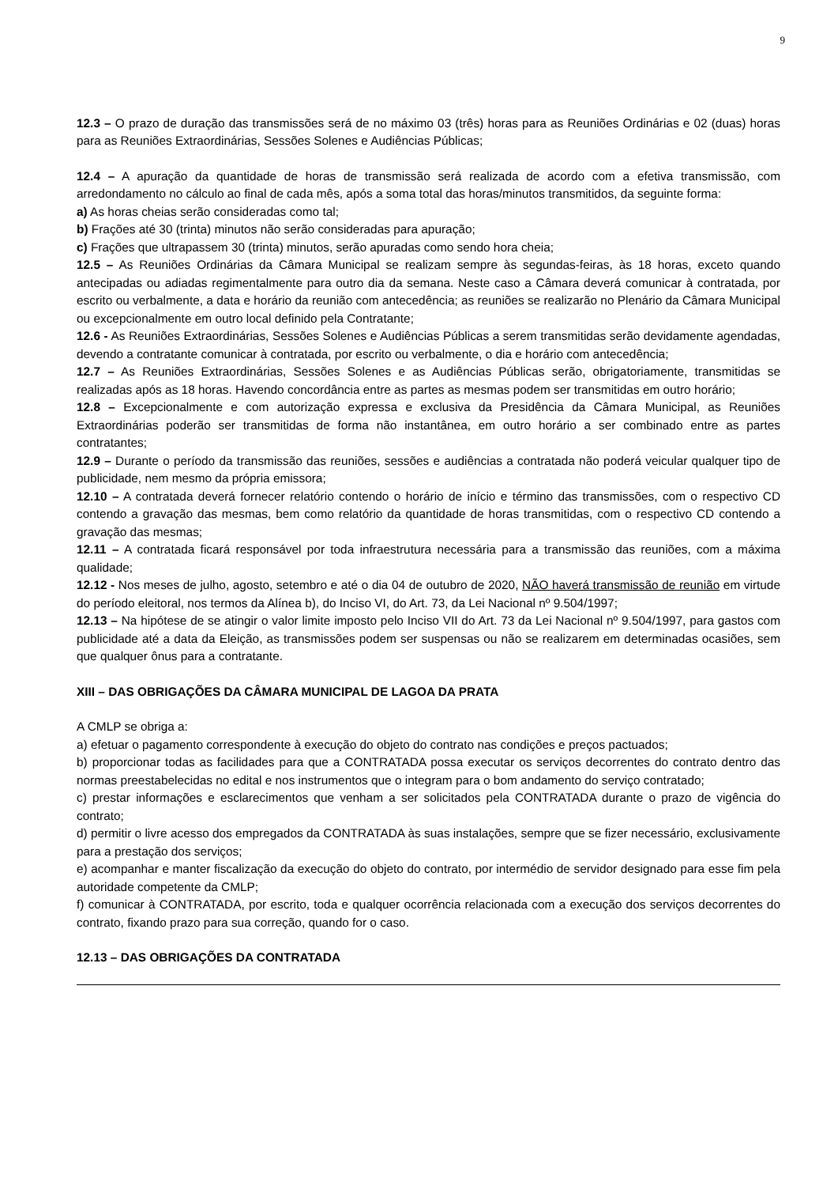9
12.3 – O prazo de duração das transmissões será de no máximo 03 (três) horas para as Reuniões Ordinárias e 02 (duas) horas para as Reuniões Extraordinárias, Sessões Solenes e Audiências Públicas;
12.4 – A apuração da quantidade de horas de transmissão será realizada de acordo com a efetiva transmissão, com arredondamento no cálculo ao final de cada mês, após a soma total das horas/minutos transmitidos, da seguinte forma:
a) As horas cheias serão consideradas como tal;
b) Frações até 30 (trinta) minutos não serão consideradas para apuração;
c) Frações que ultrapassem 30 (trinta) minutos, serão apuradas como sendo hora cheia;
12.5 – As Reuniões Ordinárias da Câmara Municipal se realizam sempre às segundas-feiras, às 18 horas, exceto quando antecipadas ou adiadas regimentalmente para outro dia da semana. Neste caso a Câmara deverá comunicar à contratada, por escrito ou verbalmente, a data e horário da reunião com antecedência; as reuniões se realizarão no Plenário da Câmara Municipal ou excepcionalmente em outro local definido pela Contratante;
12.6 - As Reuniões Extraordinárias, Sessões Solenes e Audiências Públicas a serem transmitidas serão devidamente agendadas, devendo a contratante comunicar à contratada, por escrito ou verbalmente, o dia e horário com antecedência;
12.7 – As Reuniões Extraordinárias, Sessões Solenes e as Audiências Públicas serão, obrigatoriamente, transmitidas se realizadas após as 18 horas. Havendo concordância entre as partes as mesmas podem ser transmitidas em outro horário;
12.8 – Excepcionalmente e com autorização expressa e exclusiva da Presidência da Câmara Municipal, as Reuniões Extraordinárias poderão ser transmitidas de forma não instantânea, em outro horário a ser combinado entre as partes contratantes;
12.9 – Durante o período da transmissão das reuniões, sessões e audiências a contratada não poderá veicular qualquer tipo de publicidade, nem mesmo da própria emissora;
12.10 – A contratada deverá fornecer relatório contendo o horário de início e término das transmissões, com o respectivo CD contendo a gravação das mesmas, bem como relatório da quantidade de horas transmitidas, com o respectivo CD contendo a gravação das mesmas;
12.11 – A contratada ficará responsável por toda infraestrutura necessária para a transmissão das reuniões, com a máxima qualidade;
12.12 - Nos meses de julho, agosto, setembro e até o dia 04 de outubro de 2020, NÃO haverá transmissão de reunião em virtude do período eleitoral, nos termos da Alínea b), do Inciso VI, do Art. 73, da Lei Nacional nº 9.504/1997;
12.13 – Na hipótese de se atingir o valor limite imposto pelo Inciso VII do Art. 73 da Lei Nacional nº 9.504/1997, para gastos com publicidade até a data da Eleição, as transmissões podem ser suspensas ou não se realizarem em determinadas ocasiões, sem que qualquer ônus para a contratante.
XIII – DAS OBRIGAÇÕES DA CÂMARA MUNICIPAL DE LAGOA DA PRATA
A CMLP se obriga a:
a) efetuar o pagamento correspondente à execução do objeto do contrato nas condições e preços pactuados;
b) proporcionar todas as facilidades para que a CONTRATADA possa executar os serviços decorrentes do contrato dentro das normas preestabelecidas no edital e nos instrumentos que o integram para o bom andamento do serviço contratado;
c) prestar informações e esclarecimentos que venham a ser solicitados pela CONTRATADA durante o prazo de vigência do contrato;
d) permitir o livre acesso dos empregados da CONTRATADA às suas instalações, sempre que se fizer necessário, exclusivamente para a prestação dos serviços;
e) acompanhar e manter fiscalização da execução do objeto do contrato, por intermédio de servidor designado para esse fim pela autoridade competente da CMLP;
f) comunicar à CONTRATADA, por escrito, toda e qualquer ocorrência relacionada com a execução dos serviços decorrentes do contrato, fixando prazo para sua correção, quando for o caso.
12.13 – DAS OBRIGAÇÕES DA CONTRATADA